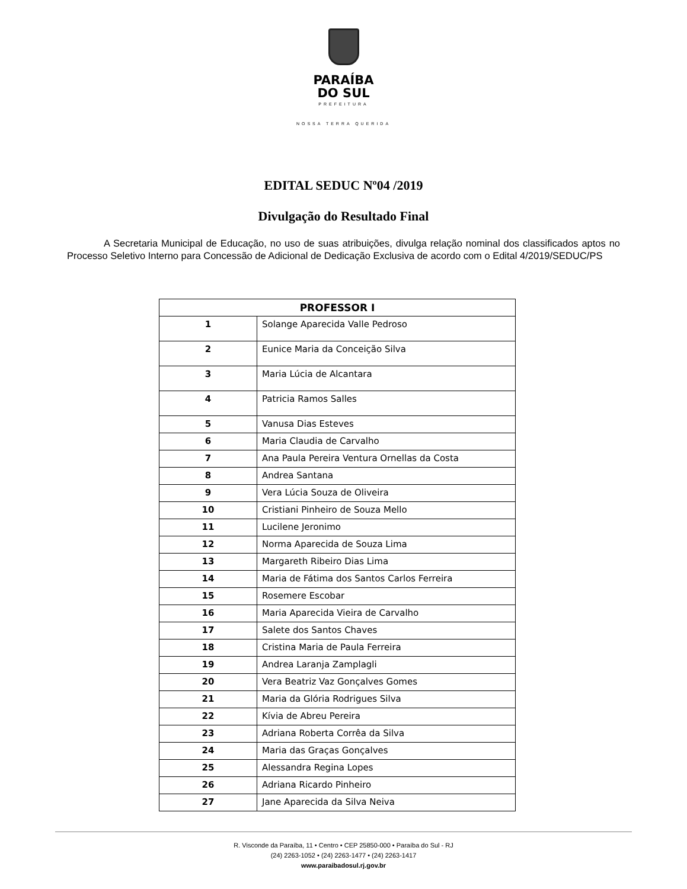PARAÍBA
DO SUL
PREFEITURA
NOSSA TERRA QUERIDA
EDITAL SEDUC Nº04 /2019
Divulgação do Resultado Final
A Secretaria Municipal de Educação, no uso de suas atribuições, divulga relação nominal dos classificados aptos no Processo Seletivo Interno para Concessão de Adicional de Dedicação Exclusiva de acordo com o Edital 4/2019/SEDUC/PS
| PROFESSOR I | |
| --- | --- |
| 1 | Solange Aparecida Valle Pedroso |
| 2 | Eunice Maria da Conceição Silva |
| 3 | Maria Lúcia de Alcantara |
| 4 | Patricia Ramos Salles |
| 5 | Vanusa Dias Esteves |
| 6 | Maria Claudia de Carvalho |
| 7 | Ana Paula Pereira Ventura Ornellas da Costa |
| 8 | Andrea Santana |
| 9 | Vera Lúcia Souza de Oliveira |
| 10 | Cristiani Pinheiro de Souza Mello |
| 11 | Lucilene Jeronimo |
| 12 | Norma Aparecida de Souza Lima |
| 13 | Margareth Ribeiro Dias Lima |
| 14 | Maria de Fátima dos Santos Carlos Ferreira |
| 15 | Rosemere Escobar |
| 16 | Maria Aparecida Vieira de Carvalho |
| 17 | Salete dos Santos Chaves |
| 18 | Cristina Maria de Paula Ferreira |
| 19 | Andrea Laranja Zamplagli |
| 20 | Vera Beatriz Vaz Gonçalves Gomes |
| 21 | Maria da Glória Rodrigues Silva |
| 22 | Kívia de Abreu Pereira |
| 23 | Adriana Roberta Corrêa da Silva |
| 24 | Maria das Graças Gonçalves |
| 25 | Alessandra Regina Lopes |
| 26 | Adriana Ricardo Pinheiro |
| 27 | Jane Aparecida da Silva Neiva |
R. Visconde da Paraíba, 11 • Centro • CEP 25850-000 • Paraíba do Sul - RJ
(24) 2263-1052 • (24) 2263-1477 • (24) 2263-1417
www.paraibadosul.rj.gov.br